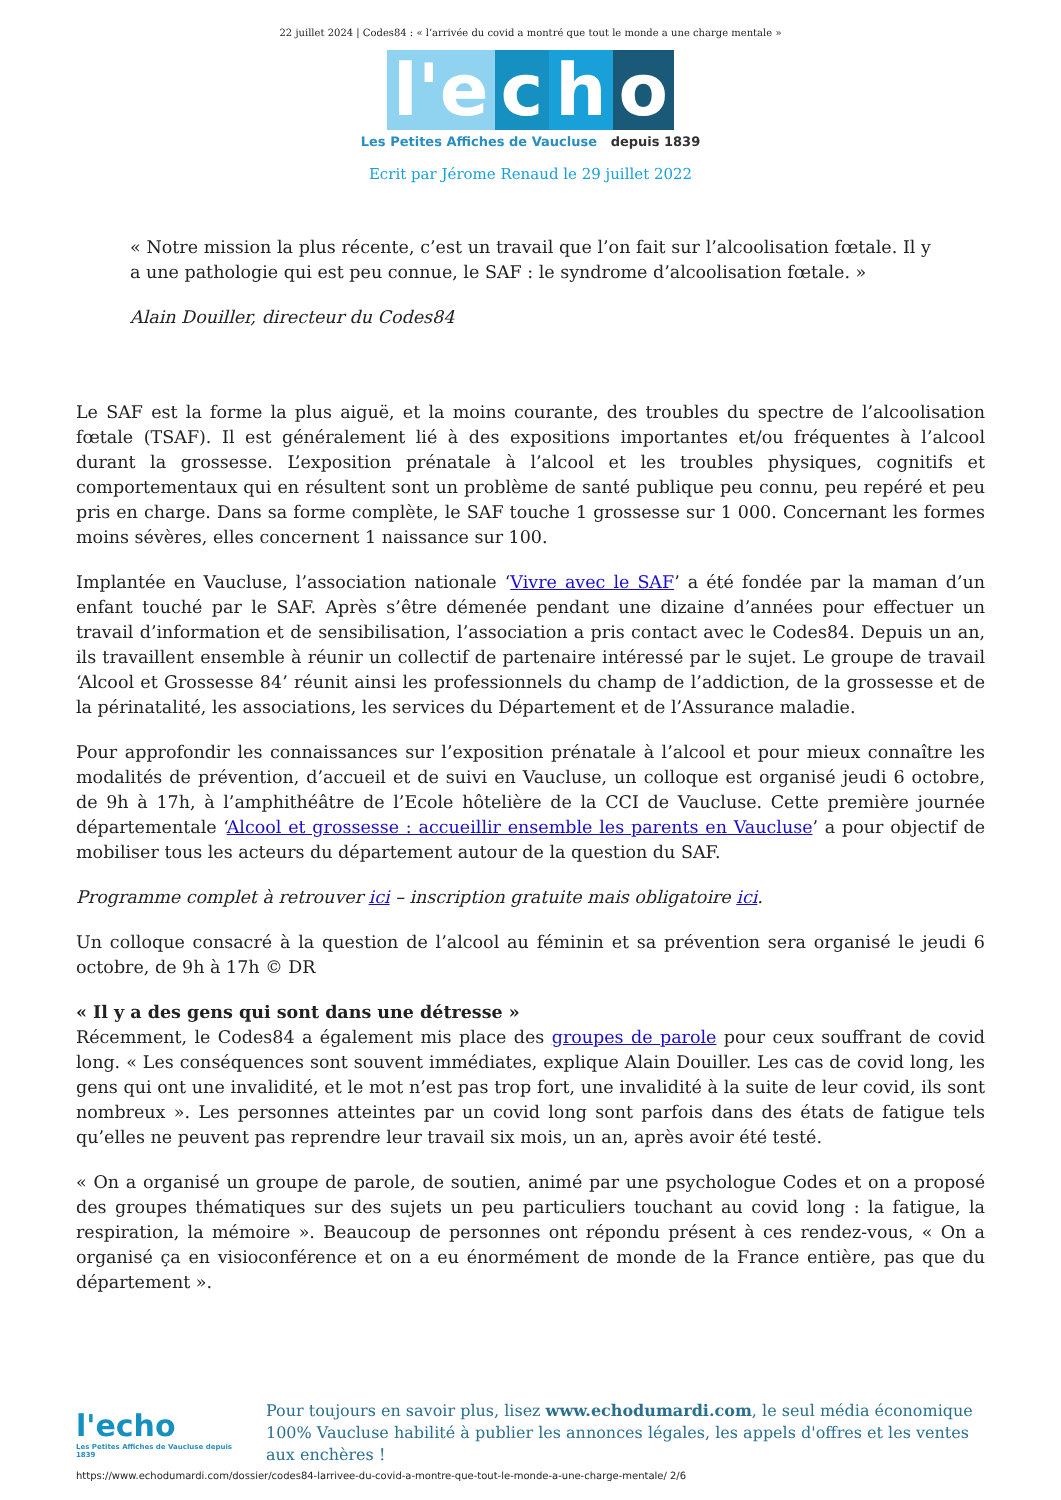22 juillet 2024 | Codes84 : « l’arrivée du covid a montré que tout le monde a une charge mentale »
l'e c h o
Les Petites Affiches de Vaucluse depuis 1839
Ecrit par Jérome Renaud le 29 juillet 2022
« Notre mission la plus récente, c’est un travail que l’on fait sur l’alcoolisation fœtale. Il y a une pathologie qui est peu connue, le SAF : le syndrome d’alcoolisation fœtale. »
Alain Douiller, directeur du Codes84
Le SAF est la forme la plus aiguë, et la moins courante, des troubles du spectre de l’alcoolisation fœtale (TSAF). Il est généralement lié à des expositions importantes et/ou fréquentes à l’alcool durant la grossesse. L’exposition prénatale à l’alcool et les troubles physiques, cognitifs et comportementaux qui en résultent sont un problème de santé publique peu connu, peu repéré et peu pris en charge. Dans sa forme complète, le SAF touche 1 grossesse sur 1 000. Concernant les formes moins sévères, elles concernent 1 naissance sur 100.
Implantée en Vaucluse, l’association nationale ‘Vivre avec le SAF’ a été fondée par la maman d’un enfant touché par le SAF. Après s’être démenée pendant une dizaine d’années pour effectuer un travail d’information et de sensibilisation, l’association a pris contact avec le Codes84. Depuis un an, ils travaillent ensemble à réunir un collectif de partenaire intéressé par le sujet. Le groupe de travail ‘Alcool et Grossesse 84’ réunit ainsi les professionnels du champ de l’addiction, de la grossesse et de la périnatalité, les associations, les services du Département et de l’Assurance maladie.
Pour approfondir les connaissances sur l’exposition prénatale à l’alcool et pour mieux connaître les modalités de prévention, d’accueil et de suivi en Vaucluse, un colloque est organisé jeudi 6 octobre, de 9h à 17h, à l’amphithéâtre de l’Ecole hôtelière de la CCI de Vaucluse. Cette première journée départementale ‘Alcool et grossesse : accueillir ensemble les parents en Vaucluse’ a pour objectif de mobiliser tous les acteurs du département autour de la question du SAF.
Programme complet à retrouver ici – inscription gratuite mais obligatoire ici.
Un colloque consacré à la question de l’alcool au féminin et sa prévention sera organisé le jeudi 6 octobre, de 9h à 17h © DR
« Il y a des gens qui sont dans une détresse »
Récemment, le Codes84 a également mis place des groupes de parole pour ceux souffrant de covid long. « Les conséquences sont souvent immédiates, explique Alain Douiller. Les cas de covid long, les gens qui ont une invalidité, et le mot n’est pas trop fort, une invalidité à la suite de leur covid, ils sont nombreux ». Les personnes atteintes par un covid long sont parfois dans des états de fatigue tels qu’elles ne peuvent pas reprendre leur travail six mois, un an, après avoir été testé.
« On a organisé un groupe de parole, de soutien, animé par une psychologue Codes et on a proposé des groupes thématiques sur des sujets un peu particuliers touchant au covid long : la fatigue, la respiration, la mémoire ». Beaucoup de personnes ont répondu présent à ces rendez-vous, « On a organisé ça en visioconférence et on a eu énormément de monde de la France entière, pas que du département ».
l'echo
Les Petites Affiches de Vaucluse depuis 1839
Pour toujours en savoir plus, lisez www.echodumardi.com, le seul média économique 100% Vaucluse habilité à publier les annonces légales, les appels d'offres et les ventes aux enchères !
https://www.echodumardi.com/dossier/codes84-larrivee-du-covid-a-montre-que-tout-le-monde-a-une-charge-mentale/ 2/6